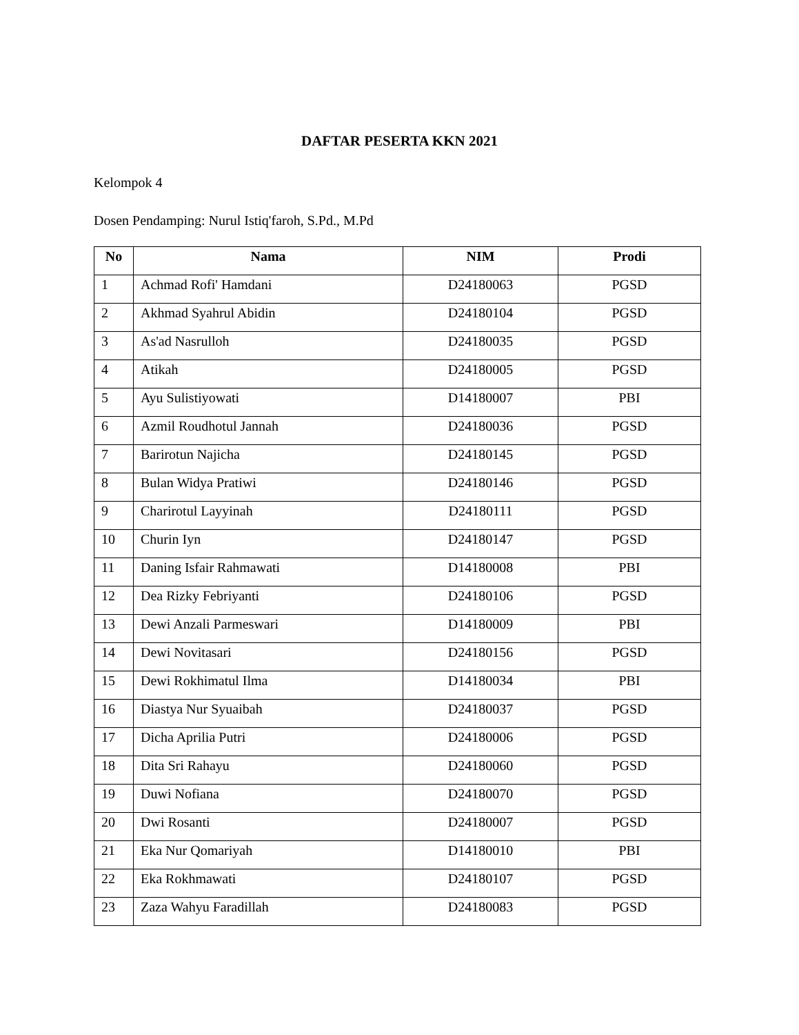DAFTAR PESERTA KKN 2021
Kelompok 4
Dosen Pendamping: Nurul Istiq'faroh, S.Pd., M.Pd
| No | Nama | NIM | Prodi |
| --- | --- | --- | --- |
| 1 | Achmad Rofi' Hamdani | D24180063 | PGSD |
| 2 | Akhmad Syahrul Abidin | D24180104 | PGSD |
| 3 | As'ad Nasrulloh | D24180035 | PGSD |
| 4 | Atikah | D24180005 | PGSD |
| 5 | Ayu Sulistiyowati | D14180007 | PBI |
| 6 | Azmil Roudhotul Jannah | D24180036 | PGSD |
| 7 | Barirotun Najicha | D24180145 | PGSD |
| 8 | Bulan Widya Pratiwi | D24180146 | PGSD |
| 9 | Charirotul Layyinah | D24180111 | PGSD |
| 10 | Churin Iyn | D24180147 | PGSD |
| 11 | Daning Isfair Rahmawati | D14180008 | PBI |
| 12 | Dea Rizky Febriyanti | D24180106 | PGSD |
| 13 | Dewi Anzali Parmeswari | D14180009 | PBI |
| 14 | Dewi Novitasari | D24180156 | PGSD |
| 15 | Dewi Rokhimatul Ilma | D14180034 | PBI |
| 16 | Diastya Nur Syuaibah | D24180037 | PGSD |
| 17 | Dicha Aprilia Putri | D24180006 | PGSD |
| 18 | Dita Sri Rahayu | D24180060 | PGSD |
| 19 | Duwi Nofiana | D24180070 | PGSD |
| 20 | Dwi Rosanti | D24180007 | PGSD |
| 21 | Eka Nur Qomariyah | D14180010 | PBI |
| 22 | Eka Rokhmawati | D24180107 | PGSD |
| 23 | Zaza Wahyu Faradillah | D24180083 | PGSD |